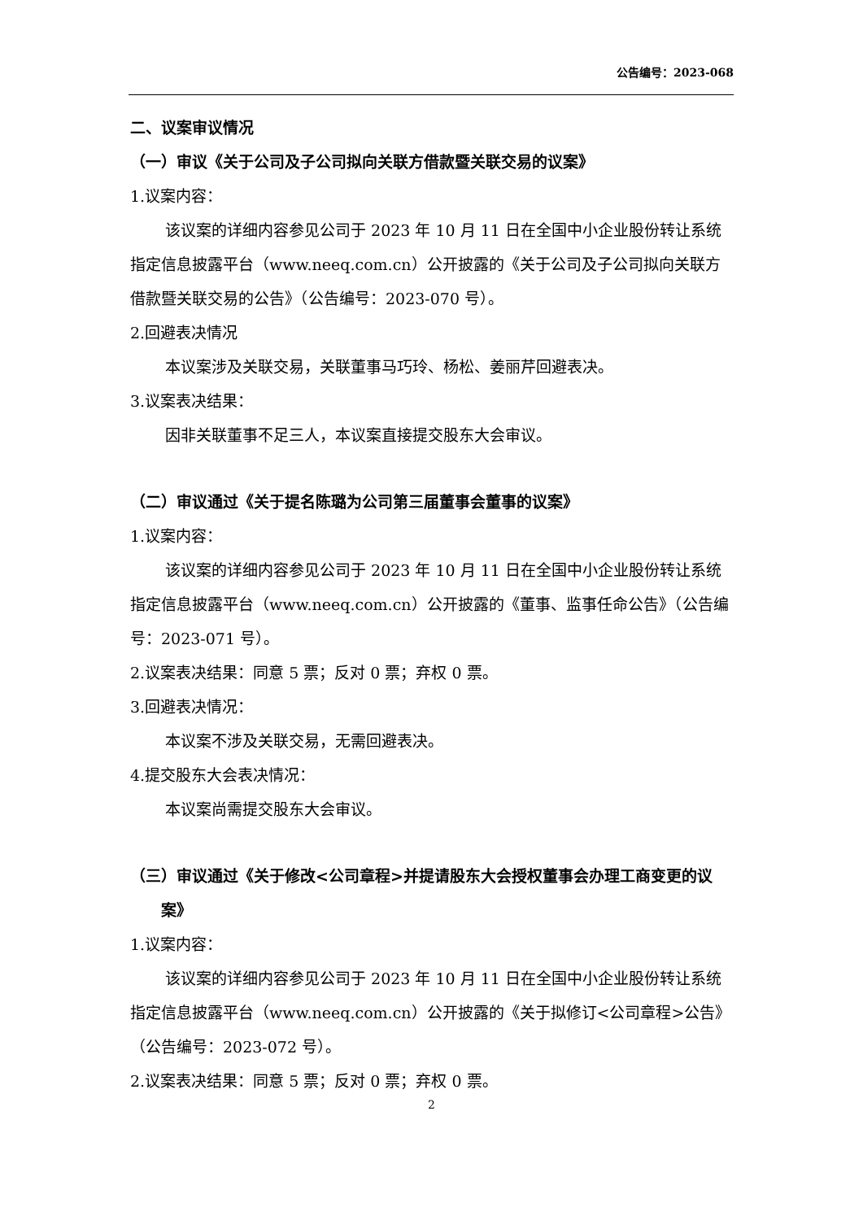公告编号：2023-068
二、议案审议情况
（一）审议《关于公司及子公司拟向关联方借款暨关联交易的议案》
1.议案内容：
该议案的详细内容参见公司于 2023 年 10 月 11 日在全国中小企业股份转让系统指定信息披露平台（www.neeq.com.cn）公开披露的《关于公司及子公司拟向关联方借款暨关联交易的公告》（公告编号：2023-070 号）。
2.回避表决情况
本议案涉及关联交易，关联董事马巧玲、杨松、姜丽芹回避表决。
3.议案表决结果：
因非关联董事不足三人，本议案直接提交股东大会审议。
（二）审议通过《关于提名陈璐为公司第三届董事会董事的议案》
1.议案内容：
该议案的详细内容参见公司于 2023 年 10 月 11 日在全国中小企业股份转让系统指定信息披露平台（www.neeq.com.cn）公开披露的《董事、监事任命公告》（公告编号：2023-071 号）。
2.议案表决结果：同意 5 票；反对 0 票；弃权 0 票。
3.回避表决情况：
本议案不涉及关联交易，无需回避表决。
4.提交股东大会表决情况：
本议案尚需提交股东大会审议。
（三）审议通过《关于修改<公司章程>并提请股东大会授权董事会办理工商变更的议案》
1.议案内容：
该议案的详细内容参见公司于 2023 年 10 月 11 日在全国中小企业股份转让系统指定信息披露平台（www.neeq.com.cn）公开披露的《关于拟修订<公司章程>公告》（公告编号：2023-072 号）。
2.议案表决结果：同意 5 票；反对 0 票；弃权 0 票。
2